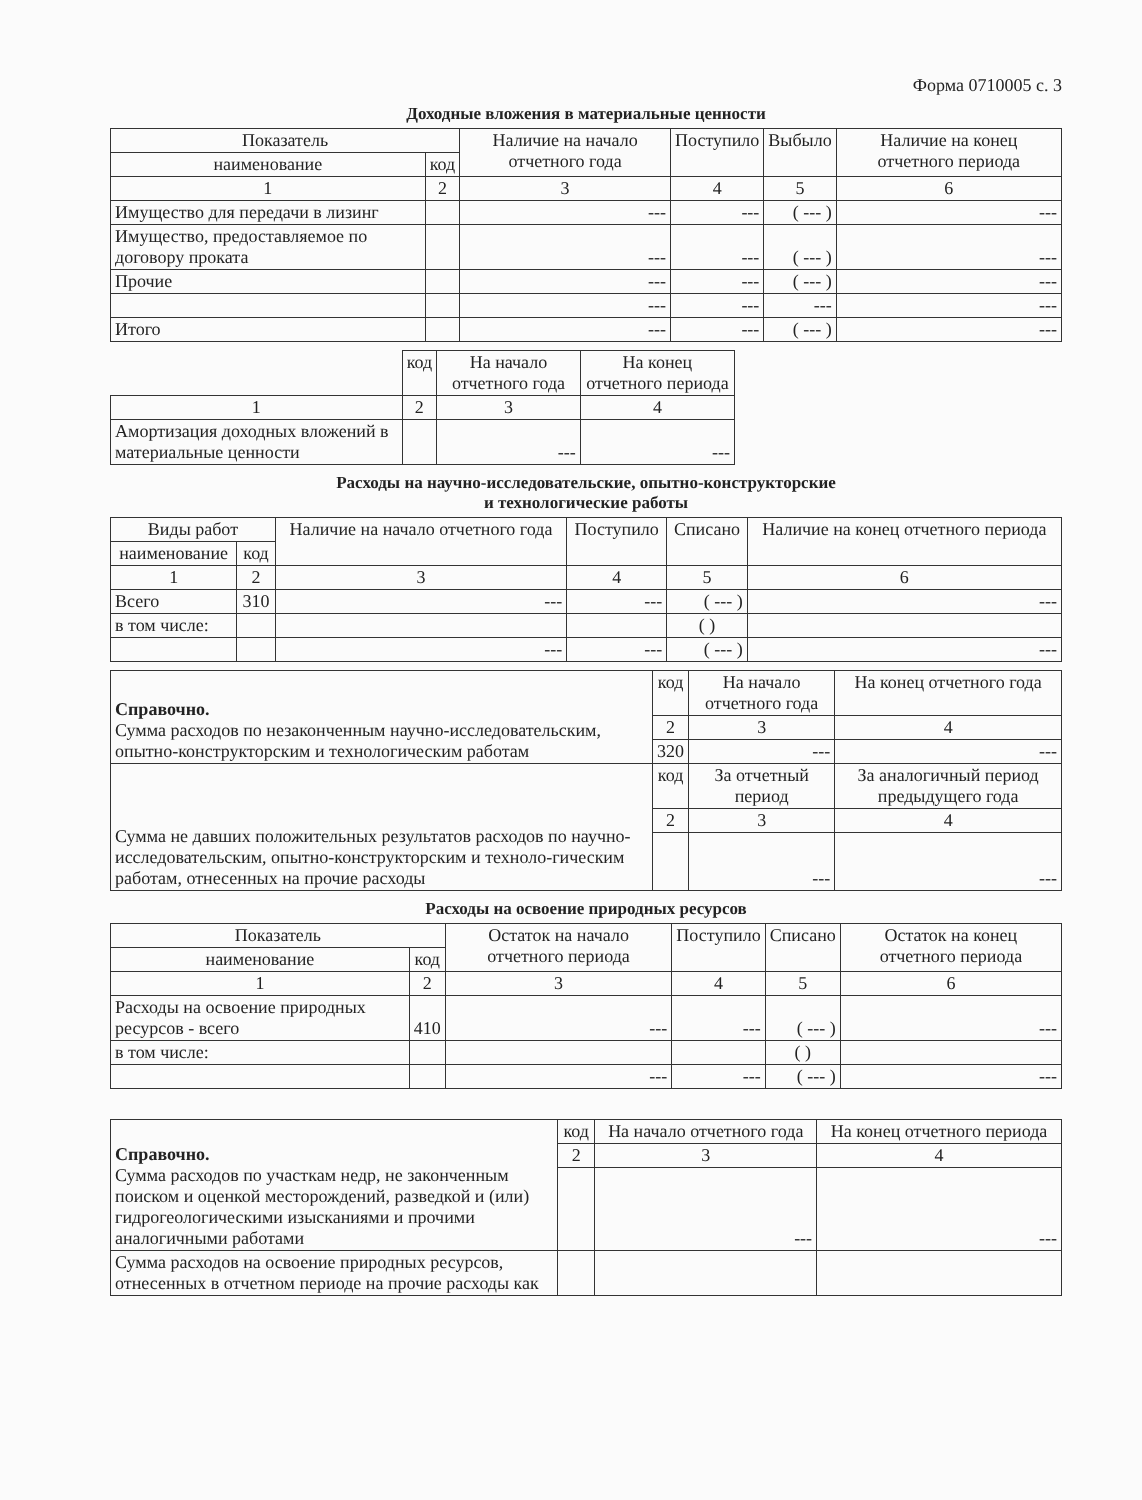Форма 0710005 с. 3
Доходные вложения в материальные ценности
| Показатель | | Наличие на начало отчетного года | Поступило | Выбыло | Наличие на конец отчетного периода |
| --- | --- | --- | --- | --- | --- |
| наименование | код | | | | |
| 1 | 2 | 3 | 4 | 5 | 6 |
| Имущество для передачи в лизинг | | --- | --- | ( --- ) | --- |
| Имущество, предоставляемое по договору проката | | --- | --- | ( --- ) | --- |
| Прочие | | --- | --- | ( --- ) | --- |
| | | --- | --- | --- | --- |
| Итого | | --- | --- | ( --- ) | --- |
| | код | На начало отчетного года | На конец отчетного периода |
| --- | --- | --- | --- |
| 1 | 2 | 3 | 4 |
| Амортизация доходных вложений в материальные ценности | | --- | --- |
Расходы на научно-исследовательские, опытно-конструкторские
и технологические работы
| Виды работ | | Наличие на начало отчетного года | Поступило | Списано | Наличие на конец отчетного периода |
| --- | --- | --- | --- | --- | --- |
| наименование | код | | | | |
| 1 | 2 | 3 | 4 | 5 | 6 |
| Всего | 310 | --- | --- | ( --- ) | --- |
| в том числе: | | | | ( ) | |
| | | --- | --- | ( --- ) | --- |
| Справочно. Сумма расходов по незаконченным научно-исследовательским, опытно-конструкторским и технологическим работам | код | На начало отчетного года | На конец отчетного года |
| | 2 | 3 | 4 |
| | 320 | --- | --- |
| Сумма не давших положительных результатов расходов по научно-исследовательским, опытно-конструкторским и техноло-гическим работам, отнесенных на прочие расходы | код | За отчетный период | За аналогичный период предыдущего года |
| | 2 | 3 | 4 |
| | | --- | --- |
Расходы на освоение природных ресурсов
| Показатель | | Остаток на начало отчетного периода | Поступило | Списано | Остаток на конец отчетного периода |
| --- | --- | --- | --- | --- | --- |
| наименование | код | | | | |
| 1 | 2 | 3 | 4 | 5 | 6 |
| Расходы на освоение природных ресурсов - всего | 410 | --- | --- | ( --- ) | --- |
| в том числе: | | | | ( ) | |
| | | --- | --- | ( --- ) | --- |
| Справочно. Сумма расходов по участкам недр, не законченным поиском и оценкой месторождений, разведкой и (или) гидрогеологическими изысканиями и прочими аналогичными работами | код | На начало отчетного года | На конец отчетного периода |
| | 2 | 3 | 4 |
| | | --- | --- |
| Сумма расходов на освоение природных ресурсов, отнесенных в отчетном периоде на прочие расходы как | | | |